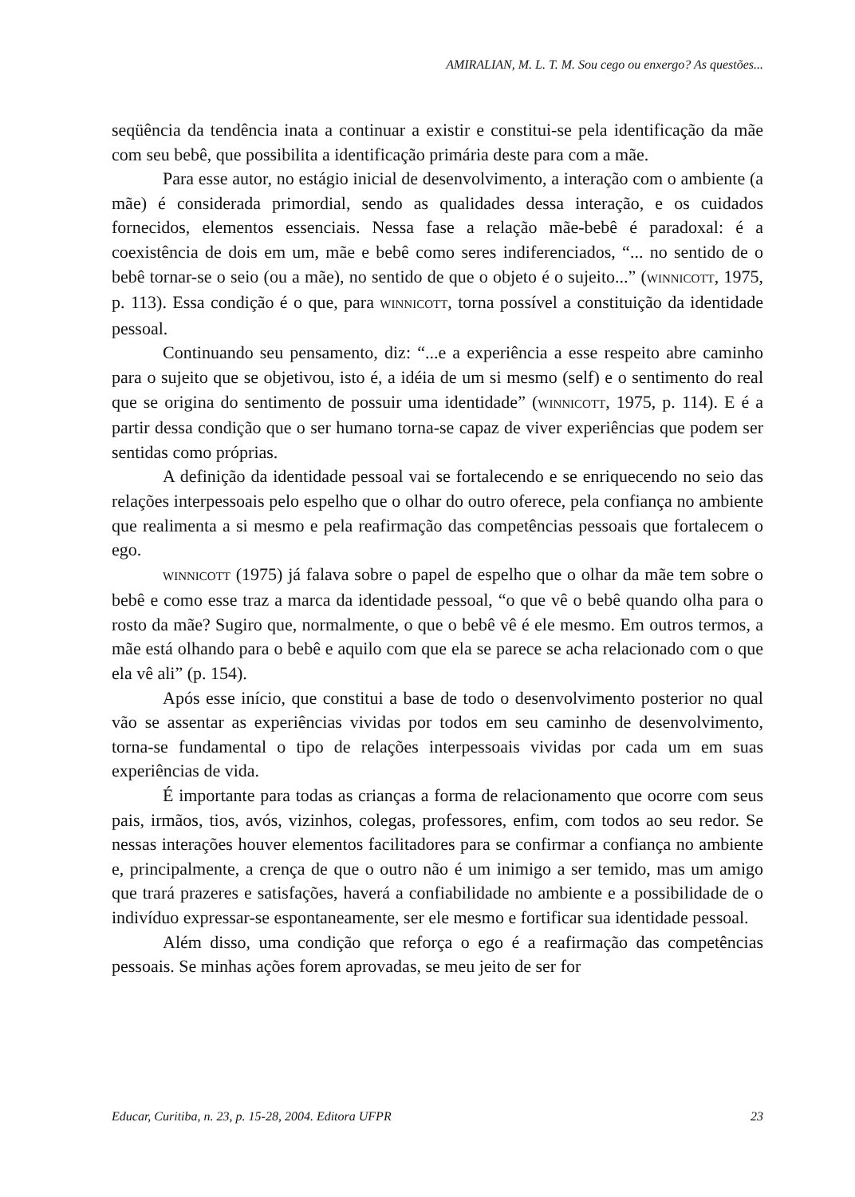AMIRALIAN, M. L. T. M. Sou cego ou enxergo? As questões...
seqüência da tendência inata a continuar a existir e constitui-se pela identificação da mãe com seu bebê, que possibilita a identificação primária deste para com a mãe.
Para esse autor, no estágio inicial de desenvolvimento, a interação com o ambiente (a mãe) é considerada primordial, sendo as qualidades dessa interação, e os cuidados fornecidos, elementos essenciais. Nessa fase a relação mãe-bebê é paradoxal: é a coexistência de dois em um, mãe e bebê como seres indiferenciados, “... no sentido de o bebê tornar-se o seio (ou a mãe), no sentido de que o objeto é o sujeito...” (WINNICOTT, 1975, p. 113). Essa condição é o que, para WINNICOTT, torna possível a constituição da identidade pessoal.
Continuando seu pensamento, diz: “...e a experiência a esse respeito abre caminho para o sujeito que se objetivou, isto é, a idéia de um si mesmo (self) e o sentimento do real que se origina do sentimento de possuir uma identidade” (WINNICOTT, 1975, p. 114). E é a partir dessa condição que o ser humano torna-se capaz de viver experiências que podem ser sentidas como próprias.
A definição da identidade pessoal vai se fortalecendo e se enriquecendo no seio das relações interpessoais pelo espelho que o olhar do outro oferece, pela confiança no ambiente que realimenta a si mesmo e pela reafirmação das competências pessoais que fortalecem o ego.
WINNICOTT (1975) já falava sobre o papel de espelho que o olhar da mãe tem sobre o bebê e como esse traz a marca da identidade pessoal, “o que vê o bebê quando olha para o rosto da mãe? Sugiro que, normalmente, o que o bebê vê é ele mesmo. Em outros termos, a mãe está olhando para o bebê e aquilo com que ela se parece se acha relacionado com o que ela vê ali” (p. 154).
Após esse início, que constitui a base de todo o desenvolvimento posterior no qual vão se assentar as experiências vividas por todos em seu caminho de desenvolvimento, torna-se fundamental o tipo de relações interpessoais vividas por cada um em suas experiências de vida.
É importante para todas as crianças a forma de relacionamento que ocorre com seus pais, irmãos, tios, avós, vizinhos, colegas, professores, enfim, com todos ao seu redor. Se nessas interações houver elementos facilitadores para se confirmar a confiança no ambiente e, principalmente, a crença de que o outro não é um inimigo a ser temido, mas um amigo que trará prazeres e satisfações, haverá a confiabilidade no ambiente e a possibilidade de o indivíduo expressar-se espontaneamente, ser ele mesmo e fortificar sua identidade pessoal.
Além disso, uma condição que reforça o ego é a reafirmação das competências pessoais. Se minhas ações forem aprovadas, se meu jeito de ser for
Educar, Curitiba, n. 23, p. 15-28, 2004. Editora UFPR 23